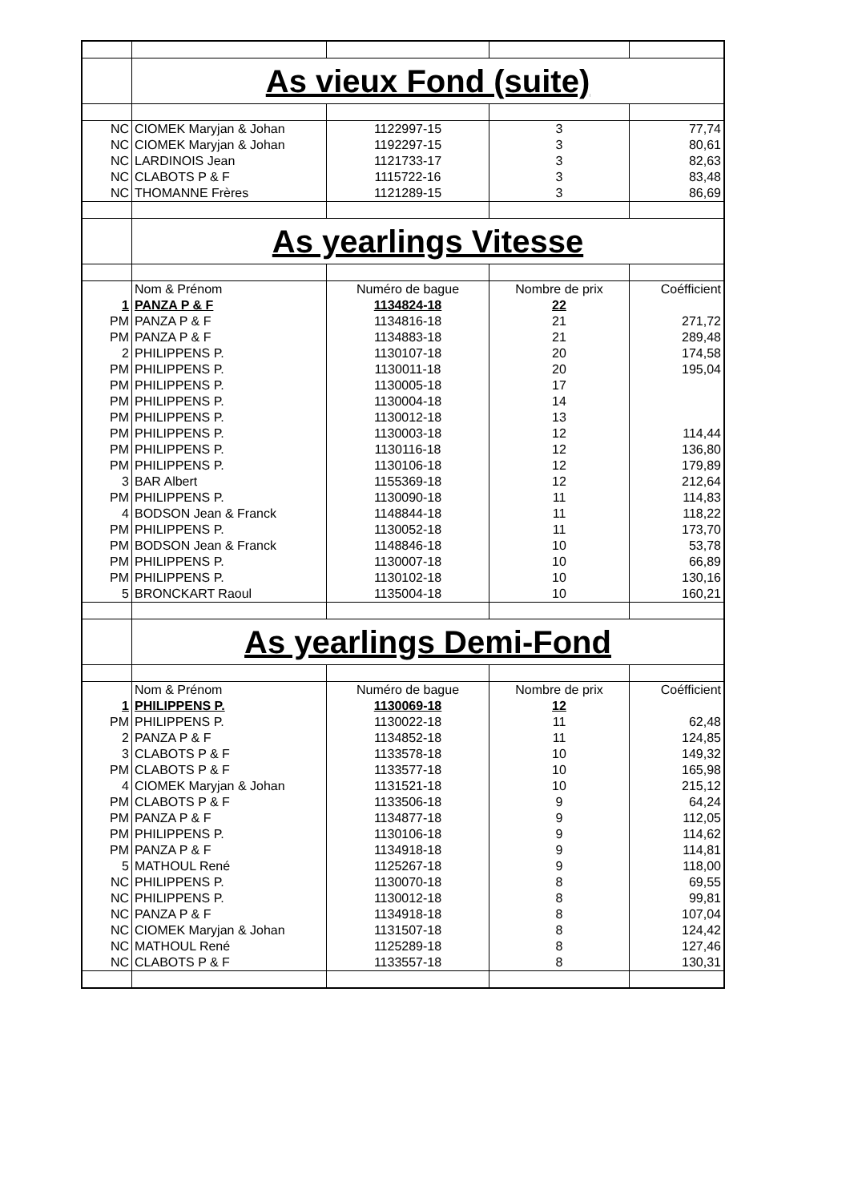| | As vieux Fond (suite) | | | |
| NC | CIOMEK Maryjan & Johan | 1122997-15 | 3 | 77,74 |
| NC | CIOMEK Maryjan & Johan | 1192297-15 | 3 | 80,61 |
| NC | LARDINOIS Jean | 1121733-17 | 3 | 82,63 |
| NC | CLABOTS P & F | 1115722-16 | 3 | 83,48 |
| NC | THOMANNE Frères | 1121289-15 | 3 | 86,69 |
| | As yearlings Vitesse | | | |
| | Nom & Prénom | Numéro de bague | Nombre de prix | Coéfficient |
| 1 | PANZA P & F | 1134824-18 | 22 | |
| PM | PANZA P & F | 1134816-18 | 21 | 271,72 |
| PM | PANZA P & F | 1134883-18 | 21 | 289,48 |
| 2 | PHILIPPENS P. | 1130107-18 | 20 | 174,58 |
| PM | PHILIPPENS P. | 1130011-18 | 20 | 195,04 |
| PM | PHILIPPENS P. | 1130005-18 | 17 | |
| PM | PHILIPPENS P. | 1130004-18 | 14 | |
| PM | PHILIPPENS P. | 1130012-18 | 13 | |
| PM | PHILIPPENS P. | 1130003-18 | 12 | 114,44 |
| PM | PHILIPPENS P. | 1130116-18 | 12 | 136,80 |
| PM | PHILIPPENS P. | 1130106-18 | 12 | 179,89 |
| 3 | BAR Albert | 1155369-18 | 12 | 212,64 |
| PM | PHILIPPENS P. | 1130090-18 | 11 | 114,83 |
| 4 | BODSON Jean & Franck | 1148844-18 | 11 | 118,22 |
| PM | PHILIPPENS P. | 1130052-18 | 11 | 173,70 |
| PM | BODSON Jean & Franck | 1148846-18 | 10 | 53,78 |
| PM | PHILIPPENS P. | 1130007-18 | 10 | 66,89 |
| PM | PHILIPPENS P. | 1130102-18 | 10 | 130,16 |
| 5 | BRONCKART Raoul | 1135004-18 | 10 | 160,21 |
| | As yearlings Demi-Fond | | | |
| | Nom & Prénom | Numéro de bague | Nombre de prix | Coéfficient |
| 1 | PHILIPPENS P. | 1130069-18 | 12 | |
| PM | PHILIPPENS P. | 1130022-18 | 11 | 62,48 |
| 2 | PANZA P & F | 1134852-18 | 11 | 124,85 |
| 3 | CLABOTS P & F | 1133578-18 | 10 | 149,32 |
| PM | CLABOTS P & F | 1133577-18 | 10 | 165,98 |
| 4 | CIOMEK Maryjan & Johan | 1131521-18 | 10 | 215,12 |
| PM | CLABOTS P & F | 1133506-18 | 9 | 64,24 |
| PM | PANZA P & F | 1134877-18 | 9 | 112,05 |
| PM | PHILIPPENS P. | 1130106-18 | 9 | 114,62 |
| PM | PANZA P & F | 1134918-18 | 9 | 114,81 |
| 5 | MATHOUL René | 1125267-18 | 9 | 118,00 |
| NC | PHILIPPENS P. | 1130070-18 | 8 | 69,55 |
| NC | PHILIPPENS P. | 1130012-18 | 8 | 99,81 |
| NC | PANZA P & F | 1134918-18 | 8 | 107,04 |
| NC | CIOMEK Maryjan & Johan | 1131507-18 | 8 | 124,42 |
| NC | MATHOUL René | 1125289-18 | 8 | 127,46 |
| NC | CLABOTS P & F | 1133557-18 | 8 | 130,31 |